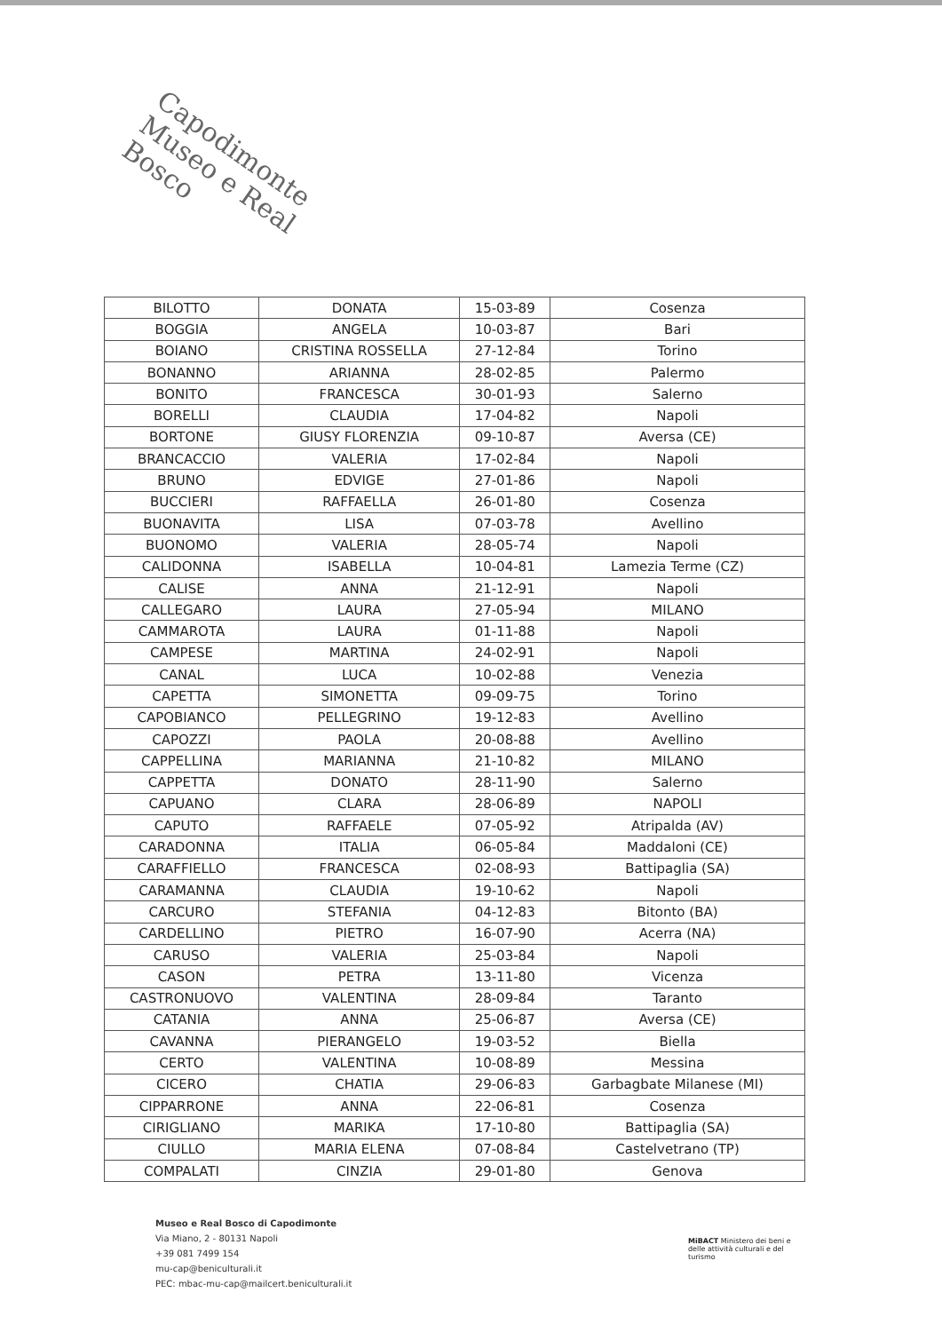Capodimonte
Museo e Real Bosco
| BILOTTO | DONATA | 15-03-89 | Cosenza |
| BOGGIA | ANGELA | 10-03-87 | Bari |
| BOIANO | CRISTINA ROSSELLA | 27-12-84 | Torino |
| BONANNO | ARIANNA | 28-02-85 | Palermo |
| BONITO | FRANCESCA | 30-01-93 | Salerno |
| BORELLI | CLAUDIA | 17-04-82 | Napoli |
| BORTONE | GIUSY FLORENZIA | 09-10-87 | Aversa (CE) |
| BRANCACCIO | VALERIA | 17-02-84 | Napoli |
| BRUNO | EDVIGE | 27-01-86 | Napoli |
| BUCCIERI | RAFFAELLA | 26-01-80 | Cosenza |
| BUONAVITA | LISA | 07-03-78 | Avellino |
| BUONOMO | VALERIA | 28-05-74 | Napoli |
| CALIDONNA | ISABELLA | 10-04-81 | Lamezia Terme (CZ) |
| CALISE | ANNA | 21-12-91 | Napoli |
| CALLEGARO | LAURA | 27-05-94 | MILANO |
| CAMMAROTA | LAURA | 01-11-88 | Napoli |
| CAMPESE | MARTINA | 24-02-91 | Napoli |
| CANAL | LUCA | 10-02-88 | Venezia |
| CAPETTA | SIMONETTA | 09-09-75 | Torino |
| CAPOBIANCO | PELLEGRINO | 19-12-83 | Avellino |
| CAPOZZI | PAOLA | 20-08-88 | Avellino |
| CAPPELLINA | MARIANNA | 21-10-82 | MILANO |
| CAPPETTA | DONATO | 28-11-90 | Salerno |
| CAPUANO | CLARA | 28-06-89 | NAPOLI |
| CAPUTO | RAFFAELE | 07-05-92 | Atripalda (AV) |
| CARADONNA | ITALIA | 06-05-84 | Maddaloni (CE) |
| CARAFFIELLO | FRANCESCA | 02-08-93 | Battipaglia (SA) |
| CARAMANNA | CLAUDIA | 19-10-62 | Napoli |
| CARCURO | STEFANIA | 04-12-83 | Bitonto (BA) |
| CARDELLINO | PIETRO | 16-07-90 | Acerra (NA) |
| CARUSO | VALERIA | 25-03-84 | Napoli |
| CASON | PETRA | 13-11-80 | Vicenza |
| CASTRONUOVO | VALENTINA | 28-09-84 | Taranto |
| CATANIA | ANNA | 25-06-87 | Aversa (CE) |
| CAVANNA | PIERANGELO | 19-03-52 | Biella |
| CERTO | VALENTINA | 10-08-89 | Messina |
| CICERO | CHATIA | 29-06-83 | Garbagbate Milanese (MI) |
| CIPPARRONE | ANNA | 22-06-81 | Cosenza |
| CIRIGLIANO | MARIKA | 17-10-80 | Battipaglia (SA) |
| CIULLO | MARIA ELENA | 07-08-84 | Castelvetrano (TP) |
| COMPALATI | CINZIA | 29-01-80 | Genova |
Museo e Real Bosco di Capodimonte
Via Miano, 2 - 80131 Napoli
+39 081 7499 154
mu-cap@beniculturali.it
PEC: mbac-mu-cap@mailcert.beniculturali.it
MiBACT Ministero dei beni e delle attività culturali e del turismo